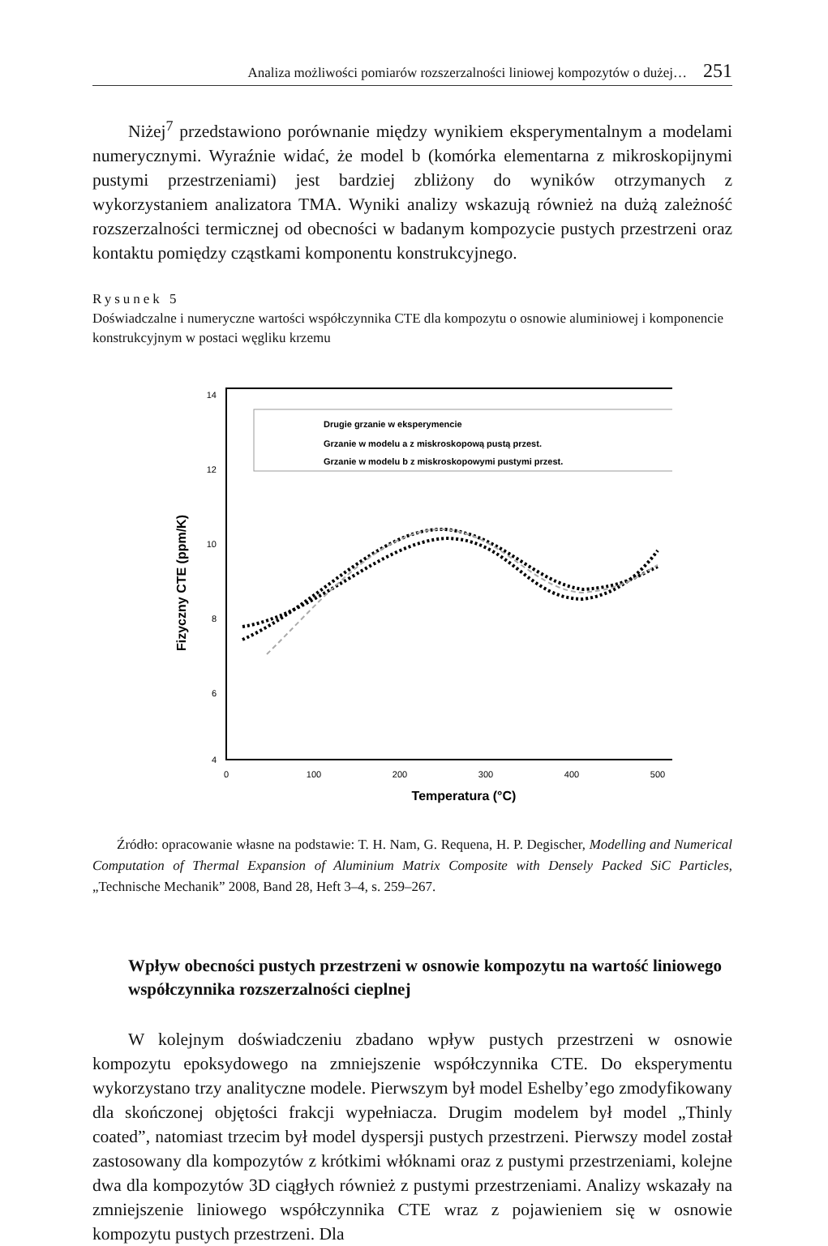Analiza możliwości pomiarów rozszerzalności liniowej kompozytów o dużej… 251
Niżej<sup>7</sup> przedstawiono porównanie między wynikiem eksperymentalnym a modelami numerycznymi. Wyraźnie widać, że model b (komórka elementarna z mikroskopijnymi pustymi przestrzeniami) jest bardziej zbliżony do wyników otrzymanych z wykorzystaniem analizatora TMA. Wyniki analizy wskazują również na dużą zależność rozszerzalności termicznej od obecności w badanym kompozycie pustych przestrzeni oraz kontaktu pomiędzy cząstkami komponentu konstrukcyjnego.
Rysunek 5
Doświadczalne i numeryczne wartości współczynnika CTE dla kompozytu o osnowie aluminiowej i komponencie konstrukcyjnym w postaci węgliku krzemu
14
12
10
8
6
4
0
100
200
300
400
500
Temperatura (°C)
Fizyczny CTE (ppm/K)
Drugie grzanie w eksperymencie
Grzanie w modelu a z miskroskopową pustą przest.
Grzanie w modelu b z miskroskopowymi pustymi przest.
Źródło: opracowanie własne na podstawie: T. H. Nam, G. Requena, H. P. Degischer, Modelling and Numerical Computation of Thermal Expansion of Aluminium Matrix Composite with Densely Packed SiC Particles, „Technische Mechanik” 2008, Band 28, Heft 3–4, s. 259–267.
Wpływ obecności pustych przestrzeni w osnowie kompozytu na wartość liniowego współczynnika rozszerzalności cieplnej
W kolejnym doświadczeniu zbadano wpływ pustych przestrzeni w osnowie kompozytu epoksydowego na zmniejszenie współczynnika CTE. Do eksperymentu wykorzystano trzy analityczne modele. Pierwszym był model Eshelby’ego zmodyfikowany dla skończonej objętości frakcji wypełniacza. Drugim modelem był model „Thinly coated”, natomiast trzecim był model dyspersji pustych przestrzeni. Pierwszy model został zastosowany dla kompozytów z krótkimi włóknami oraz z pustymi przestrzeniami, kolejne dwa dla kompozytów 3D ciągłych również z pustymi przestrzeniami. Analizy wskazały na zmniejszenie liniowego współczynnika CTE wraz z pojawieniem się w osnowie kompozytu pustych przestrzeni. Dla